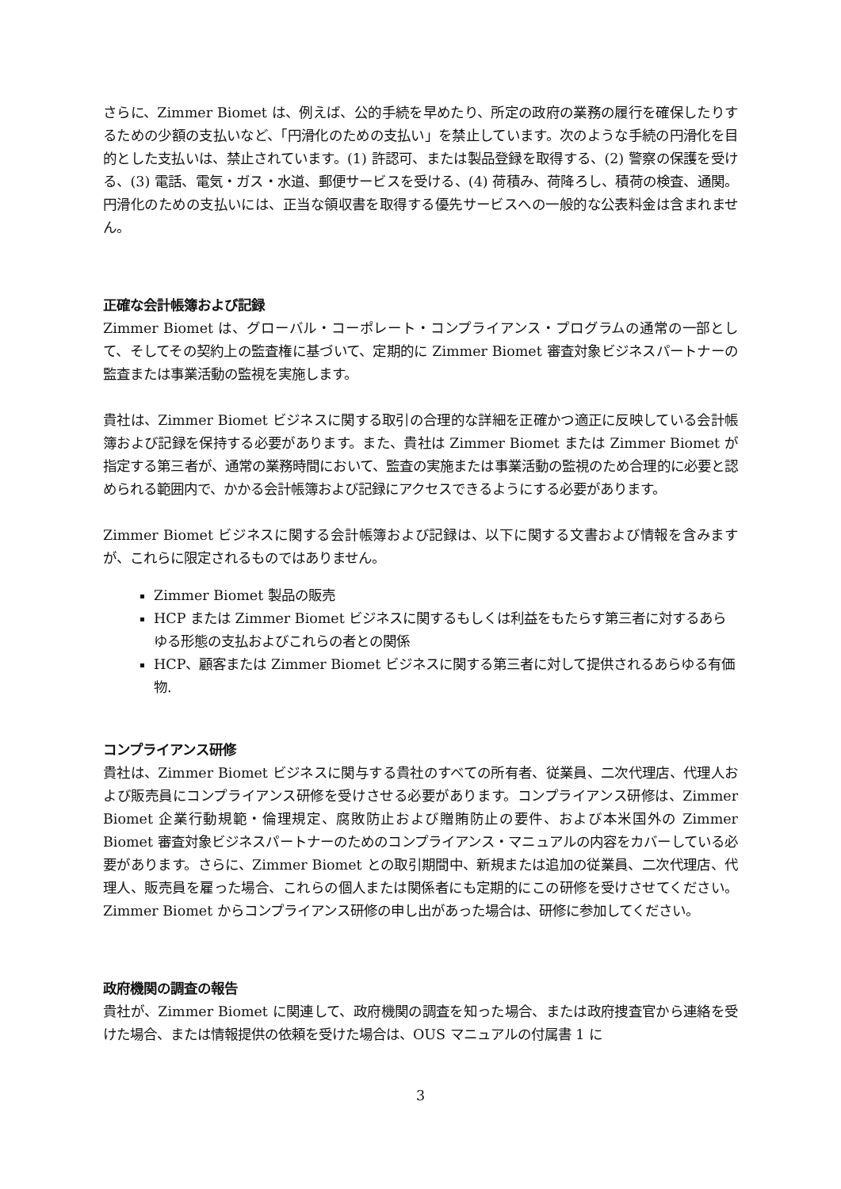さらに、Zimmer Biomet は、例えば、公的手続を早めたり、所定の政府の業務の履行を確保したりするための少額の支払いなど、「円滑化のための支払い」を禁止しています。次のような手続の円滑化を目的とした支払いは、禁止されています。(1) 許認可、または製品登録を取得する、(2) 警察の保護を受ける、(3) 電話、電気・ガス・水道、郵便サービスを受ける、(4) 荷積み、荷降ろし、積荷の検査、通関。円滑化のための支払いには、正当な領収書を取得する優先サービスへの一般的な公表料金は含まれません。
正確な会計帳簿および記録
Zimmer Biomet は、グローバル・コーポレート・コンプライアンス・プログラムの通常の一部として、そしてその契約上の監査権に基づいて、定期的に Zimmer Biomet 審査対象ビジネスパートナーの監査または事業活動の監視を実施します。
貴社は、Zimmer Biomet ビジネスに関する取引の合理的な詳細を正確かつ適正に反映している会計帳簿および記録を保持する必要があります。また、貴社は Zimmer Biomet または Zimmer Biomet が指定する第三者が、通常の業務時間において、監査の実施または事業活動の監視のため合理的に必要と認められる範囲内で、かかる会計帳簿および記録にアクセスできるようにする必要があります。
Zimmer Biomet ビジネスに関する会計帳簿および記録は、以下に関する文書および情報を含みますが、これらに限定されるものではありません。
Zimmer Biomet 製品の販売
HCP または Zimmer Biomet ビジネスに関するもしくは利益をもたらす第三者に対するあらゆる形態の支払およびこれらの者との関係
HCP、顧客または Zimmer Biomet ビジネスに関する第三者に対して提供されるあらゆる有価物.
コンプライアンス研修
貴社は、Zimmer Biomet ビジネスに関与する貴社のすべての所有者、従業員、二次代理店、代理人および販売員にコンプライアンス研修を受けさせる必要があります。コンプライアンス研修は、Zimmer Biomet 企業行動規範・倫理規定、腐敗防止および贈賄防止の要件、および本米国外の Zimmer Biomet 審査対象ビジネスパートナーのためのコンプライアンス・マニュアルの内容をカバーしている必要があります。さらに、Zimmer Biomet との取引期間中、新規または追加の従業員、二次代理店、代理人、販売員を雇った場合、これらの個人または関係者にも定期的にこの研修を受けさせてください。Zimmer Biomet からコンプライアンス研修の申し出があった場合は、研修に参加してください。
政府機関の調査の報告
貴社が、Zimmer Biomet に関連して、政府機関の調査を知った場合、または政府捜査官から連絡を受けた場合、または情報提供の依頼を受けた場合は、OUS マニュアルの付属書 1 に
3